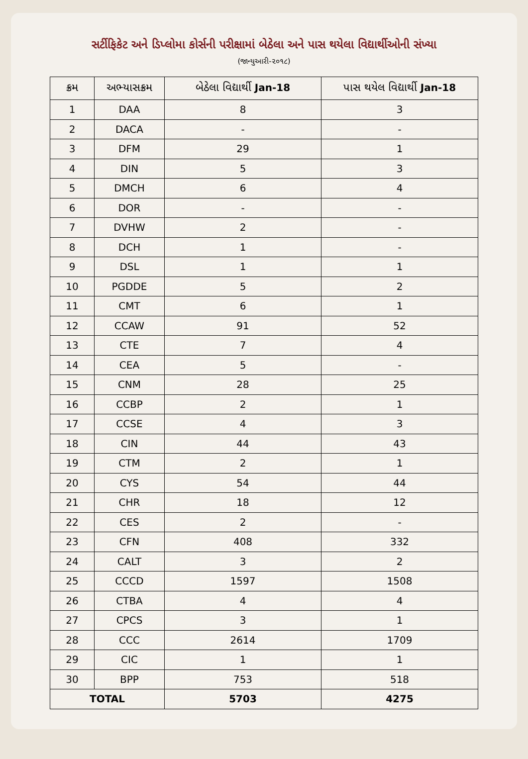સર્ટીફિકેટ અને ડિપ્લોમા કોર્સની પરીક્ષામાં બેઠેલા અને પાસ થયેલા વિદ્યાર્થીઓની સંખ્યા
(જાન્યુઆરી-૨૦૧૮)
| ક્રમ | અભ્યાસક્રમ | બેઠેલા વિદ્યાર્થી Jan-18 | પાસ થયેલ વિદ્યાર્થી Jan-18 |
| --- | --- | --- | --- |
| 1 | DAA | 8 | 3 |
| 2 | DACA | - | - |
| 3 | DFM | 29 | 1 |
| 4 | DIN | 5 | 3 |
| 5 | DMCH | 6 | 4 |
| 6 | DOR | - | - |
| 7 | DVHW | 2 | - |
| 8 | DCH | 1 | - |
| 9 | DSL | 1 | 1 |
| 10 | PGDDE | 5 | 2 |
| 11 | CMT | 6 | 1 |
| 12 | CCAW | 91 | 52 |
| 13 | CTE | 7 | 4 |
| 14 | CEA | 5 | - |
| 15 | CNM | 28 | 25 |
| 16 | CCBP | 2 | 1 |
| 17 | CCSE | 4 | 3 |
| 18 | CIN | 44 | 43 |
| 19 | CTM | 2 | 1 |
| 20 | CYS | 54 | 44 |
| 21 | CHR | 18 | 12 |
| 22 | CES | 2 | - |
| 23 | CFN | 408 | 332 |
| 24 | CALT | 3 | 2 |
| 25 | CCCD | 1597 | 1508 |
| 26 | CTBA | 4 | 4 |
| 27 | CPCS | 3 | 1 |
| 28 | CCC | 2614 | 1709 |
| 29 | CIC | 1 | 1 |
| 30 | BPP | 753 | 518 |
| TOTAL | | 5703 | 4275 |